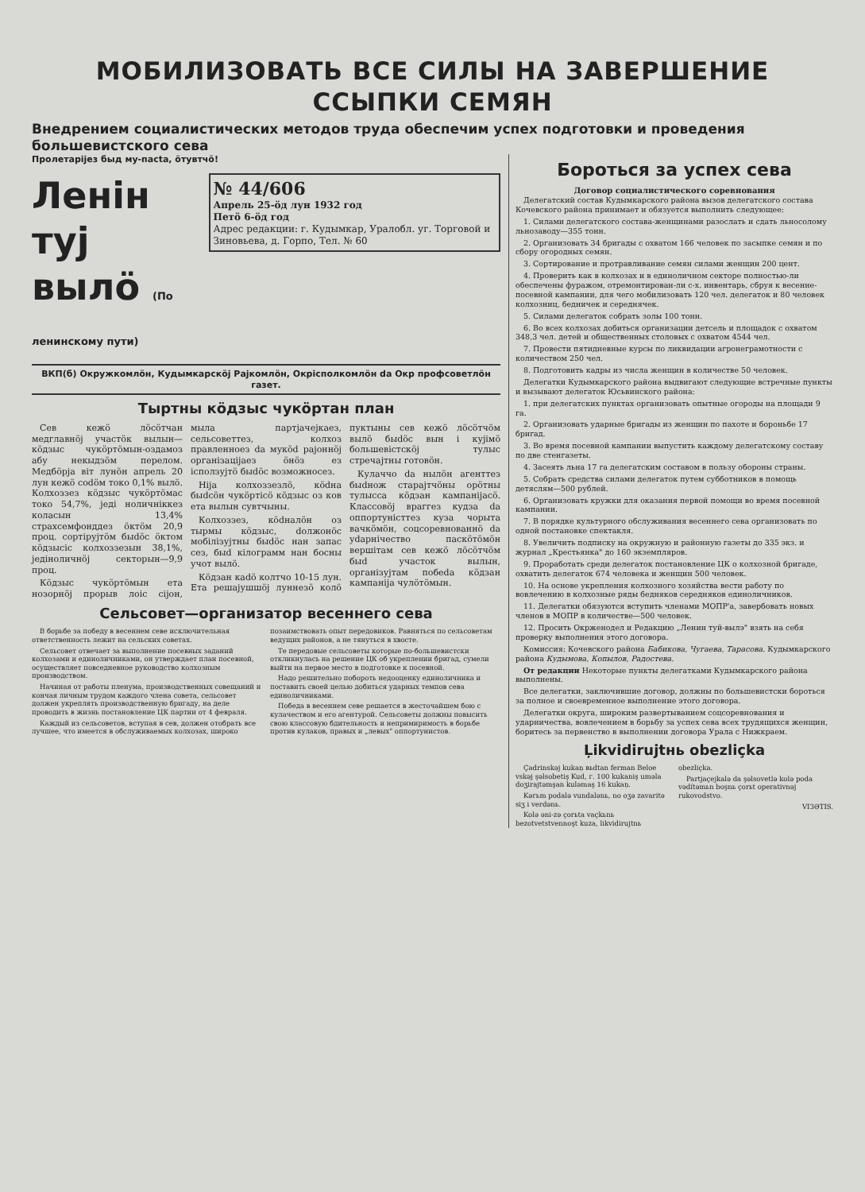МОБИЛИЗОВАТЬ ВСЕ СИЛЫ НА ЗАВЕРШЕНИЕ ССЫПКИ СЕМЯН
Внедрением социалистических методов труда обеспечим успех подготовки и проведения большевистского сева
Пролетарijез быд му-пасta, ӧтувтчӧ!
Ленiн туj вылӧ (По ленинскому пути)
№ 44/606
Апрель 25-ӧд лун 1932 год
Петӧ 6-ӧд год
Адрес редакции: г. Кудымкар, Уралобл. уг. Торговой и Зиновьева, д. Горпо, Тел. № 60
ВКП(б) Окружкомлӧн, Кудымкарскӧj Раjкомлӧн, Окрiсполкомлӧн da Окр профсоветлӧн газет.
Тыртны кӧдзыс чукӧртан план
Сев кежӧ лӧсӧтчан медглавнӧj участӧк вылын—кӧдзыс чукӧртӧмын-оздамоз абу некыдзӧм перелом. Медбӧрja вiт лунӧн апрель 20 лун кежӧ сodӧм токо 0,1% вылӧ. Колхоззез кӧдзыс чукӧртӧмас токо 54,7%, jeдi ноличнiккез коласын 13,4% страхсемфонддез ӧктӧм 20,9 проц. сортiруjтӧм быdӧс ӧктом кӧдзысiс колхоззезын 38,1%, jeдiноличнӧj сектoрын—9,9 проц.
Кӧдзыс чукӧртӧмын етa нозорнӧj прорыв лоiс сiјон, мыла партjачеjкаез, сельсоветтез, колхоз правленноез da мукӧd раjоннӧj органiзацijаез ӧнӧз ез iсползуjтӧ быdӧс возможносез.
Нiја колхоззезлӧ, кӧdна быdсӧн чукӧртiсӧ кӧдзыс оз ков ета вылын сувтчыны.
Колхоззез, кӧdналӧн оз тырмы кӧдзыс, dолжонӧс мобiлiзуjтны быdӧс нан запас сез, быd кiлограмм нан босны учот вылӧ.
Кӧдзан каdӧ колтчо 10-15 лун. Ета решаjушшӧj луннезӧ колӧ пуктыны сев кежӧ лӧсӧтчӧм вылӧ быdӧс вын i куjiмӧ большевiстскӧj тулыс стречаjтны готовӧн.
Кулаччо da нылӧн агенттез быdнож стараjтчӧны орӧтны тулысса кӧдзан кампанiјасӧ. Классовӧj враггез кудза da оппортунiсттез куза чорыта вачкӧмӧн, соцсоревнованнӧ da уdарнiчество паскӧтӧмӧн вершiтам сев кежӧ лӧсӧтчӧм быd участок вылын, органiзуjтам побеda кӧдзан кампанiјa чулӧтӧмын.
Сельсовет—организатор весеннего сева
В борьбе за победу в весеннем севе исключительная ответственность лежит на сельских советах.
Сельсовет отвечает за выполнение посевных заданий колхозами и единоличниками, он утверждает план посевной, осуществляет повседневное руководство колхозным производством.
Начиная от работы пленума, производственных совещаний и кончая личным трудом каждого члена совета, сельсовет должен укреплять производственную бригаду, на деле проводить в жизнь постановление ЦК партии от 4 февраля.
Каждый из сельсоветов, вступая в сев, должен отобрать все лучшее, что имеется в обслуживаемых колхозах, широко позаимствовать опыт передовиков. Равняться по сельсоветам ведущих районов, а не тянуться в хвосте.
Те передовые сельсоветы которые по-большевистски откликнулась на решение ЦК об укреплении бригад, сумели выйти на первое место в подготовке к посевной.
Надо решительно побороть недооценку единоличника и поставить своей целью добиться ударных темпов сева единоличниками.
Победа в весеннем севе решается в жесточайшем бою с кулачеством и его агентурой. Сельсоветы должны повысить свою классовую бдительность и непримиримость в борьбе против кулаков, правых и „левых" оппортунистов.
Бороться за успех сева
Договор социалистического соревнования
Делегатский состав Кудымкарского района вызов делегатского состава Кочевского района принимает и обязуется выполнить следующее:
1. Силами делегатского состава-женщинами разослать и сдать льносолому льнозаводу—355 тонн.
2. Организовать 34 бригады с охватом 166 человек по засыпке семян и по сбору огородных семян.
3. Сортирование и протравливание семян силами женщин 200 цент.
4. Проверить как в колхозах и в единоличном секторе полностью-ли обеспечены фуражом, отремонтирован-ли с-х. инвентарь, сбруя к весенне-посевной кампании, для чего мобилизовать 120 чел. делегаток и 80 человек колхозниц, бедничек и середнячек.
5. Силами делегаток собрать золы 100 тонн.
6. Во всех колхозах добиться организации детсель и площадок с охватом 348,3 чел. детей и общественных столовых с охватом 4544 чел.
7. Провести пятидневные курсы по ликвидации агронеграмотности с количеством 250 чел.
8. Подготовить кадры из числа женщин в количестве 50 человек.
Делегатки Кудымкарского района выдвигают следующие встречные пункты и вызывают делегаток Юсьвинского района:
1. при делегатских пунктах организовать опытные огороды на площади 9 га.
2. Организовать ударные бригады из женщин по пахоте и бороньбе 17 бригад.
3. Во время посевной кампании выпустить каждому делегатскому составу по две стенгазеты.
4. Засеять льна 17 га делегатским составом в пользу обороны страны.
5. Собрать средства силами делегаток путем субботников в помощь детяслям—500 рублей.
6. Организовать кружки для оказания первой помощи во время посевной кампании.
7. В порядке культурного обслуживания весеннего сева организовать по одной постановке спектакля.
8. Увеличить подписку на окружную и районную газеты до 335 экз. и журнал „Крестьянка" до 160 экземпляров.
9. Проработать среди делегаток постановление ЦК о колхозной бригаде, охватить делегаток 674 человека и женщин 500 человек.
10. На основе укрепления колхозного хозяйства вести работу по вовлечению в колхозные ряды бедняков середняков единоличников.
11. Делегатки обязуются вступить членами МОПР'а, завербовать новых членов в МОПР в количестве—500 человек.
12. Просить Окрженодел и Редакцию „Ленин туй-вылэ" взять на себя проверку выполнения этого договора.
Комиссия: Кочевского района Бабикова, Чугаева, Тарасова. Кудымкарского района Кудымова, Копылов, Радостева.
От редакции Некоторые пункты делегатками Кудымкарского района выполнены.
Все делегатки, заключившие договор, должны по большевистски бороться за полное и своевременное выполнение этого договора.
Делегатки округа, широким развертыванием соцсоревнования и ударничества, вовлечением в борьбу за успех сева всех трудящихся женщин, боритесь за первенство в выполнении договора Урала с Нижкраем.
Ļikvidirujtнь obezliçka
Ҫadrinskəj kukaņ вьdtan ferman Beloe vskəj şəlsobetiş Kud, г. 100 kukaniş uməla doʒirajtəmşan kuləmaş 16 kukaņ.
Kəгьm podalə vundalənь, no oʒə zavaritə siʒ i verdənь.
Kolə əni-zə çorьta vaçkьnь bezotvetstvennoşt kuza, likvidirujtnь obezliçka.
Partjaçejkalə da şəlsovetlə kolə poda vədítəmьn boşnь çorьt operativnəj rukovodstvo.
VIЗƏТIS.